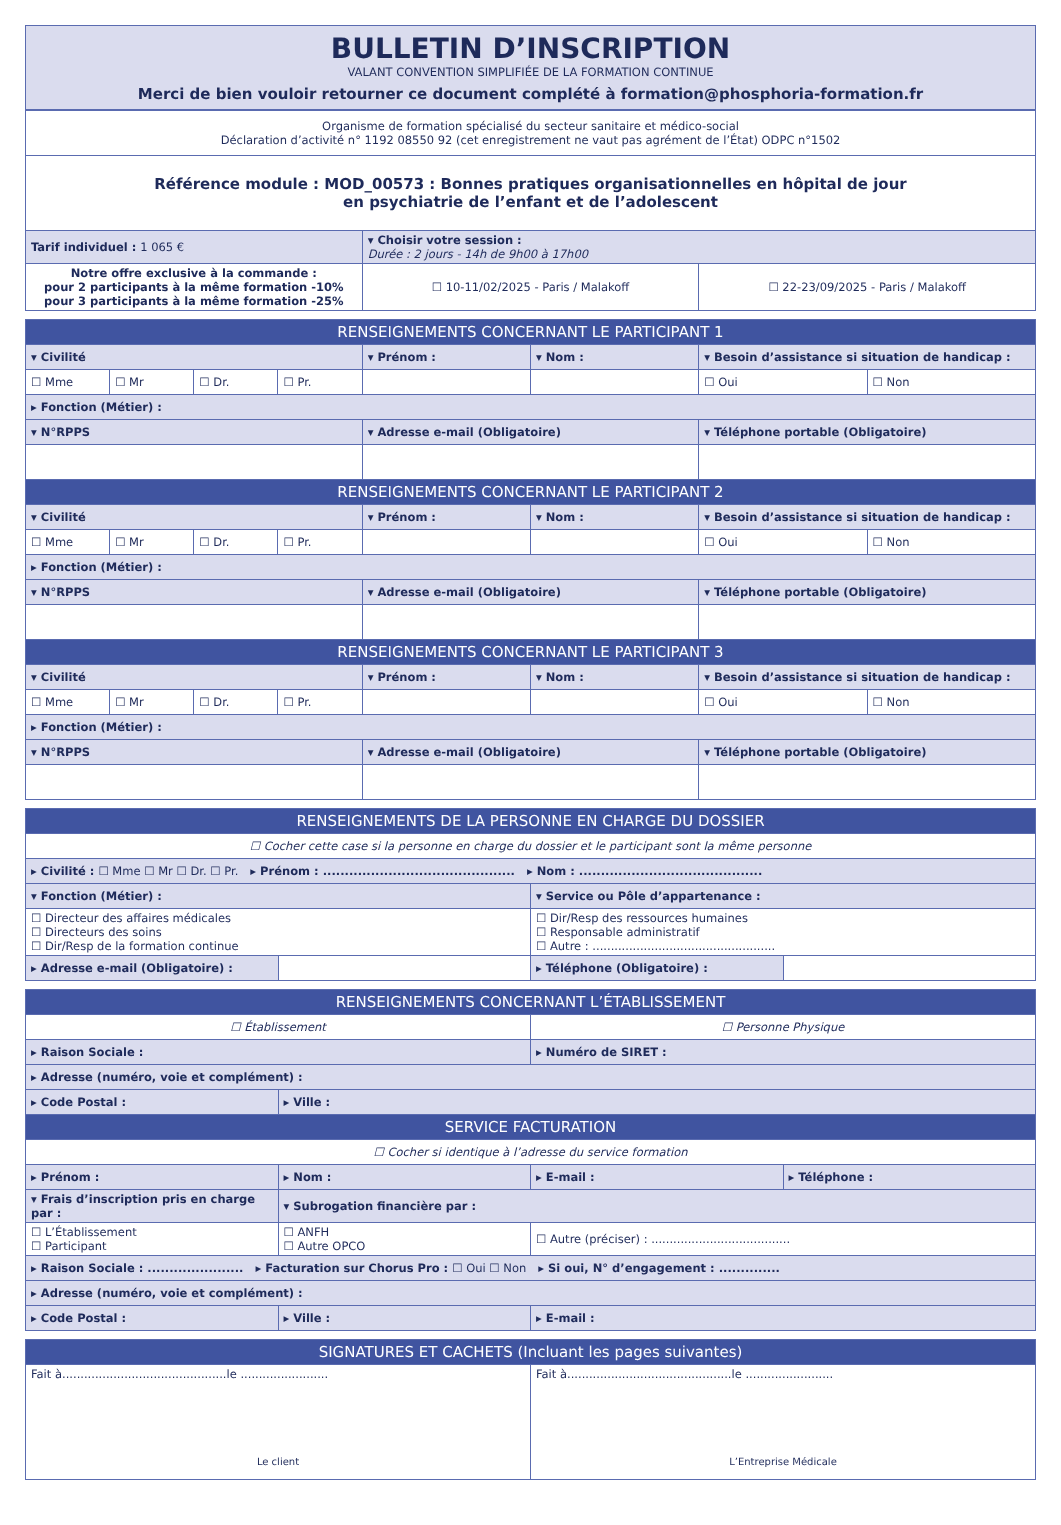BULLETIN D’INSCRIPTION
VALANT CONVENTION SIMPLIFIÉE DE LA FORMATION CONTINUE
Merci de bien vouloir retourner ce document complété à formation@phosphoria-formation.fr
| Organisme de formation spécialisé du secteur sanitaire et médico-social Déclaration d’activité n° 1192 08550 92 (cet enregistrement ne vaut pas agrément de l’État) ODPC n°1502 | | |
| Référence module : MOD_00573 : Bonnes pratiques organisationnelles en hôpital de jour en psychiatrie de l’enfant et de l’adolescent | | |
| Tarif individuel : 1 065 € | ▾ Choisir votre session : Durée : 2 jours - 14h de 9h00 à 17h00 | |
| Notre offre exclusive à la commande : pour 2 participants à la même formation -10% pour 3 participants à la même formation -25% | ☐ 10-11/02/2025 - Paris / Malakoff | ☐ 22-23/09/2025 - Paris / Malakoff |
| RENSEIGNEMENTS CONCERNANT LE PARTICIPANT 1 | | | | | | | |
| --- | --- | --- | --- | --- | --- | --- | --- |
| ▾ Civilité | | | | ▾ Prénom : | ▾ Nom : | ▾ Besoin d’assistance si situation de handicap : | |
| ☐ Mme | ☐ Mr | ☐ Dr. | ☐ Pr. | | | ☐ Oui | ☐ Non |
| ▸ Fonction (Métier) : | | | | | | | |
| ▾ N°RPPS | | | | ▾ Adresse e-mail (Obligatoire) | | ▾ Téléphone portable (Obligatoire) | |
| RENSEIGNEMENTS CONCERNANT LE PARTICIPANT 2 | | | | | | | |
| ▾ Civilité | | | | ▾ Prénom : | ▾ Nom : | ▾ Besoin d’assistance si situation de handicap : | |
| ☐ Mme | ☐ Mr | ☐ Dr. | ☐ Pr. | | | ☐ Oui | ☐ Non |
| ▸ Fonction (Métier) : | | | | | | | |
| ▾ N°RPPS | | | | ▾ Adresse e-mail (Obligatoire) | | ▾ Téléphone portable (Obligatoire) | |
| RENSEIGNEMENTS CONCERNANT LE PARTICIPANT 3 | | | | | | | |
| ▾ Civilité | | | | ▾ Prénom : | ▾ Nom : | ▾ Besoin d’assistance si situation de handicap : | |
| ☐ Mme | ☐ Mr | ☐ Dr. | ☐ Pr. | | | ☐ Oui | ☐ Non |
| ▸ Fonction (Métier) : | | | | | | | |
| ▾ N°RPPS | | | | ▾ Adresse e-mail (Obligatoire) | | ▾ Téléphone portable (Obligatoire) | |
| RENSEIGNEMENTS DE LA PERSONNE EN CHARGE DU DOSSIER | | | |
| --- | --- | --- | --- |
| ☐ Cocher cette case si la personne en charge du dossier et le participant sont la même personne | | | |
| ▸ Civilité : ☐ Mme ☐ Mr ☐ Dr. ☐ Pr. ▸ Prénom : ............................................ ▸ Nom : .......................................... | | | |
| ▾ Fonction (Métier) : | | ▾ Service ou Pôle d’appartenance : | |
| ☐ Directeur des affaires médicales ☐ Directeurs des soins ☐ Dir/Resp de la formation continue | | ☐ Dir/Resp des ressources humaines ☐ Responsable administratif ☐ Autre : .................................................. | |
| ▸ Adresse e-mail (Obligatoire) : | | ▸ Téléphone (Obligatoire) : | |
| RENSEIGNEMENTS CONCERNANT L’ÉTABLISSEMENT | | | |
| --- | --- | --- | --- |
| ☐ Établissement | | ☐ Personne Physique | |
| ▸ Raison Sociale : | | ▸ Numéro de SIRET : | |
| ▸ Adresse (numéro, voie et complément) : | | | |
| ▸ Code Postal : | ▸ Ville : | | |
| SERVICE FACTURATION | | | |
| ☐ Cocher si identique à l’adresse du service formation | | | |
| ▸ Prénom : | ▸ Nom : | ▸ E-mail : | ▸ Téléphone : |
| ▾ Frais d’inscription pris en charge par : | ▾ Subrogation financière par : | | |
| ☐ L’Établissement ☐ Participant | ☐ ANFH ☐ Autre OPCO | ☐ Autre (préciser) : ...................................... | |
| ▸ Raison Sociale : ...................... ▸ Facturation sur Chorus Pro : ☐ Oui ☐ Non ▸ Si oui, N° d’engagement : .............. | | | |
| ▸ Adresse (numéro, voie et complément) : | | | |
| ▸ Code Postal : | ▸ Ville : | ▸ E-mail : | |
| SIGNATURES ET CACHETS (Incluant les pages suivantes) | |
| --- | --- |
| Fait à.............................................le ........................ Le client | Fait à.............................................le ........................ L’Entreprise Médicale |